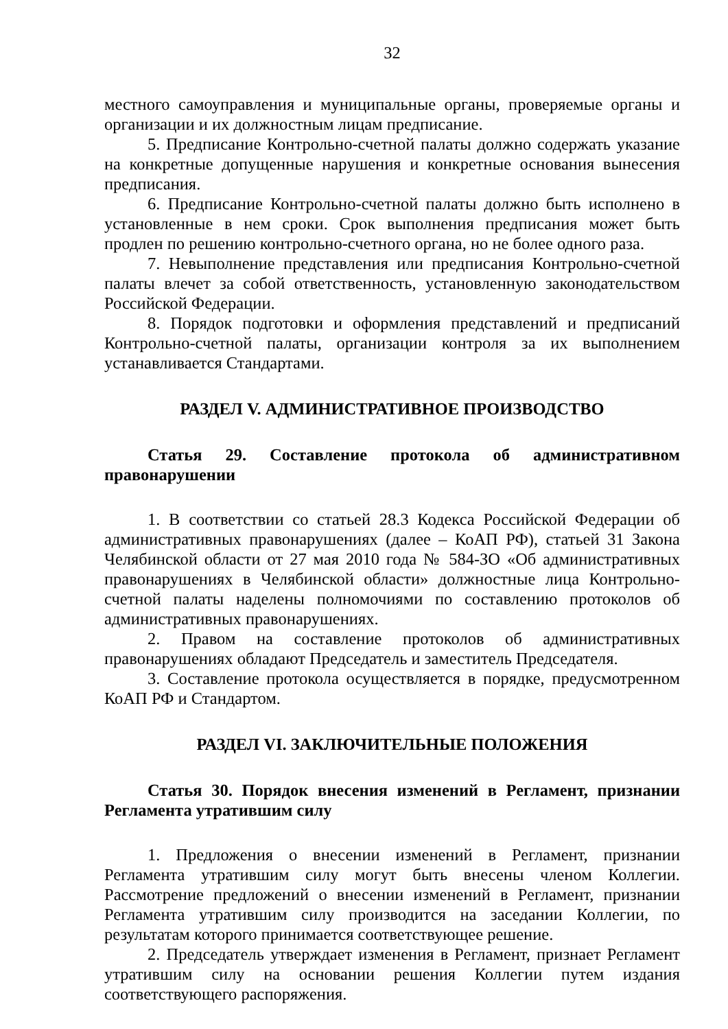32
местного самоуправления и муниципальные органы, проверяемые органы и организации и их должностным лицам предписание.
5. Предписание Контрольно-счетной палаты должно содержать указание на конкретные допущенные нарушения и конкретные основания вынесения предписания.
6. Предписание Контрольно-счетной палаты должно быть исполнено в установленные в нем сроки. Срок выполнения предписания может быть продлен по решению контрольно-счетного органа, но не более одного раза.
7. Невыполнение представления или предписания Контрольно-счетной палаты влечет за собой ответственность, установленную законодательством Российской Федерации.
8. Порядок подготовки и оформления представлений и предписаний Контрольно-счетной палаты, организации контроля за их выполнением устанавливается Стандартами.
РАЗДЕЛ V. АДМИНИСТРАТИВНОЕ ПРОИЗВОДСТВО
Статья 29. Составление протокола об административном правонарушении
1. В соответствии со статьей 28.3 Кодекса Российской Федерации об административных правонарушениях (далее – КоАП РФ), статьей 31 Закона Челябинской области от 27 мая 2010 года № 584-ЗО «Об административных правонарушениях в Челябинской области» должностные лица Контрольно-счетной палаты наделены полномочиями по составлению протоколов об административных правонарушениях.
2. Правом на составление протоколов об административных правонарушениях обладают Председатель и заместитель Председателя.
3. Составление протокола осуществляется в порядке, предусмотренном КоАП РФ и Стандартом.
РАЗДЕЛ VI. ЗАКЛЮЧИТЕЛЬНЫЕ ПОЛОЖЕНИЯ
Статья 30. Порядок внесения изменений в Регламент, признании Регламента утратившим силу
1. Предложения о внесении изменений в Регламент, признании Регламента утратившим силу могут быть внесены членом Коллегии. Рассмотрение предложений о внесении изменений в Регламент, признании Регламента утратившим силу производится на заседании Коллегии, по результатам которого принимается соответствующее решение.
2. Председатель утверждает изменения в Регламент, признает Регламент утратившим силу на основании решения Коллегии путем издания соответствующего распоряжения.